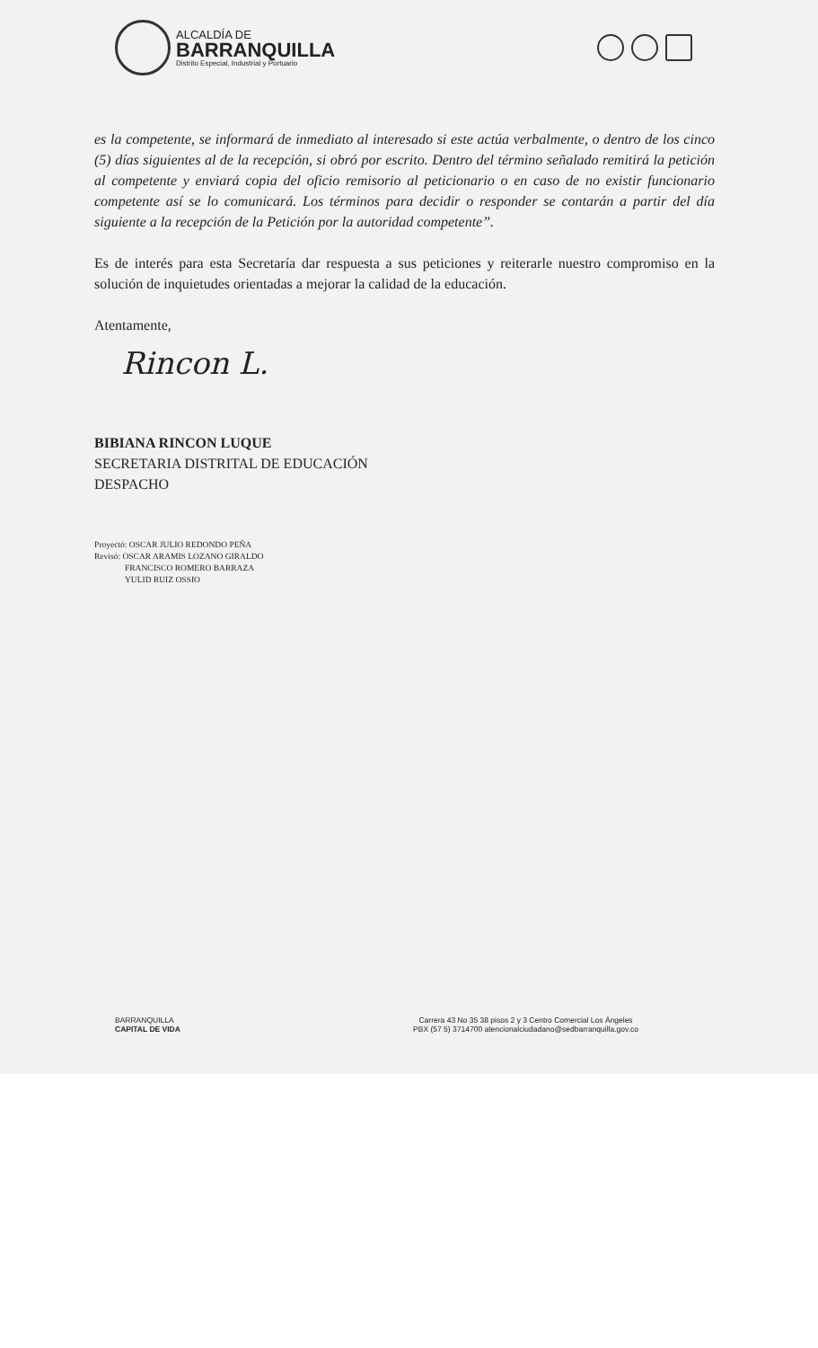ALCALDÍA DE
BARRANQUILLA
Distrito Especial, Industrial y Portuario
es la competente, se informará de inmediato al interesado si este actúa verbalmente, o dentro de los cinco (5) días siguientes al de la recepción, si obró por escrito. Dentro del término señalado remitirá la petición al competente y enviará copia del oficio remisorio al peticionario o en caso de no existir funcionario competente así se lo comunicará. Los términos para decidir o responder se contarán a partir del día siguiente a la recepción de la Petición por la autoridad competente”.
Es de interés para esta Secretaría dar respuesta a sus peticiones y reiterarle nuestro compromiso en la solución de inquietudes orientadas a mejorar la calidad de la educación.
Atentamente,
Rincon L.
BIBIANA RINCON LUQUE
SECRETARIA DISTRITAL DE EDUCACIÓN
DESPACHO
Proyectó: OSCAR JULIO REDONDO PEÑA
Revisó: OSCAR ARAMIS LOZANO GIRALDO
FRANCISCO ROMERO BARRAZA
YULID RUIZ OSSIO
BARRANQUILLA
CAPITAL DE VIDA
Carrera 43 No 35 38 pisos 2 y 3 Centro Comercial Los Ángeles
PBX (57 5) 3714700 atencionalciudadano@sedbarranquilla.gov.co